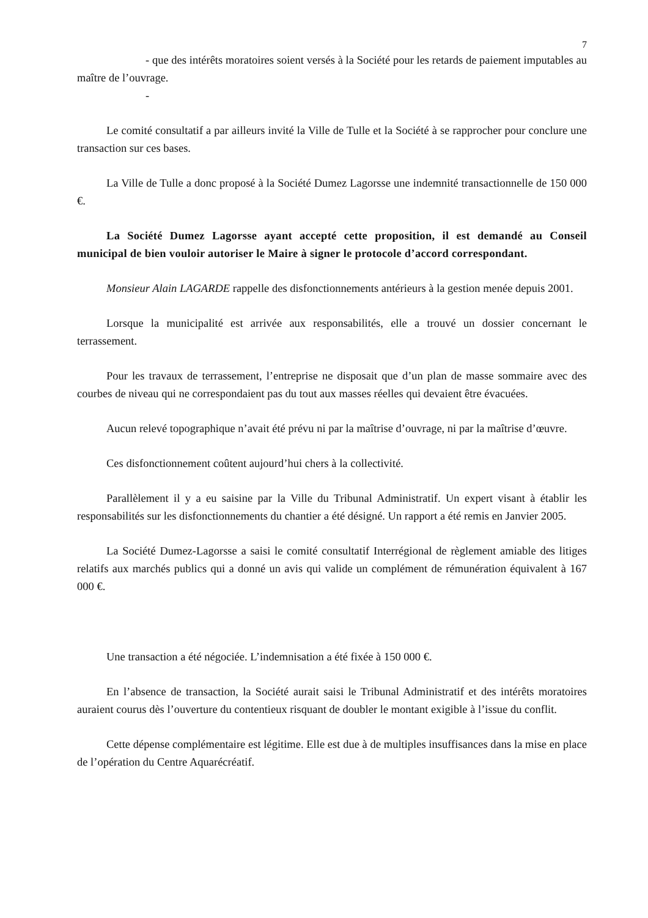7
- que des intérêts moratoires soient versés à la Société pour les retards de paiement imputables au maître de l’ouvrage.
-
Le comité consultatif a par ailleurs invité la Ville de Tulle et la Société à se rapprocher pour conclure une transaction sur ces bases.
La Ville de Tulle a donc proposé à la Société Dumez Lagorsse une indemnité transactionnelle de 150 000 €.
La Société Dumez Lagorsse ayant accepté cette proposition, il est demandé au Conseil municipal de bien vouloir autoriser le Maire à signer le protocole d’accord correspondant.
Monsieur Alain LAGARDE rappelle des disfonctionnements antérieurs à la gestion menée depuis 2001.
Lorsque la municipalité est arrivée aux responsabilités, elle a trouvé un dossier concernant le terrassement.
Pour les travaux de terrassement, l’entreprise ne disposait que d’un plan de masse sommaire avec des courbes de niveau qui ne correspondaient pas du tout aux masses réelles qui devaient être évacuées.
Aucun relevé topographique n’avait été prévu ni par la maîtrise d’ouvrage, ni par la maîtrise d’œuvre.
Ces disfonctionnement coûtent aujourd’hui chers à la collectivité.
Parallèlement il y a eu saisine par la Ville du Tribunal Administratif. Un expert visant à établir les responsabilités sur les disfonctionnements du chantier a été désigné. Un rapport a été remis en Janvier 2005.
La Société Dumez-Lagorsse a saisi le comité consultatif Interrégional de règlement amiable des litiges relatifs aux marchés publics qui a donné un avis qui valide un complément de rémunération équivalent à 167 000 €.
Une transaction a été négociée. L’indemnisation a été fixée à 150 000 €.
En l’absence de transaction, la Société aurait saisi le Tribunal Administratif et des intérêts moratoires auraient courus dès l’ouverture du contentieux risquant de doubler le montant exigible à l’issue du conflit.
Cette dépense complémentaire est légitime. Elle est due à de multiples insuffisances dans la mise en place de l’opération du Centre Aquarécréatif.